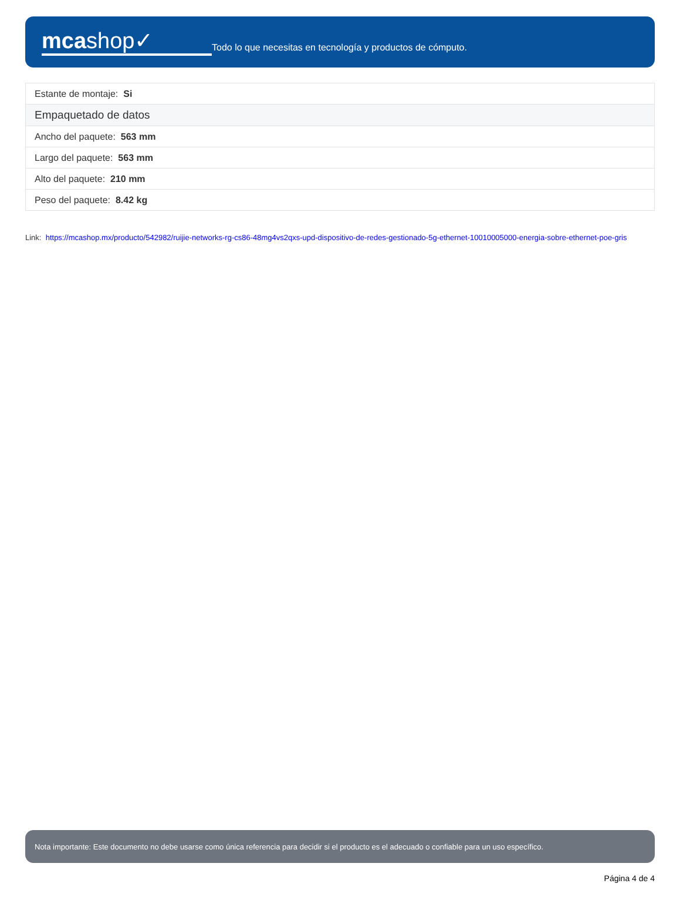mcashop✓
Todo lo que necesitas en tecnología y productos de cómputo.
| Estante de montaje: Si |
| Empaquetado de datos |
| Ancho del paquete: 563 mm |
| Largo del paquete: 563 mm |
| Alto del paquete: 210 mm |
| Peso del paquete: 8.42 kg |
Link: https://mcashop.mx/producto/542982/ruijie-networks-rg-cs86-48mg4vs2qxs-upd-dispositivo-de-redes-gestionado-5g-ethernet-10010005000-energia-sobre-ethernet-poe-gris
Nota importante: Este documento no debe usarse como única referencia para decidir si el producto es el adecuado o confiable para un uso específico.
Página 4 de 4